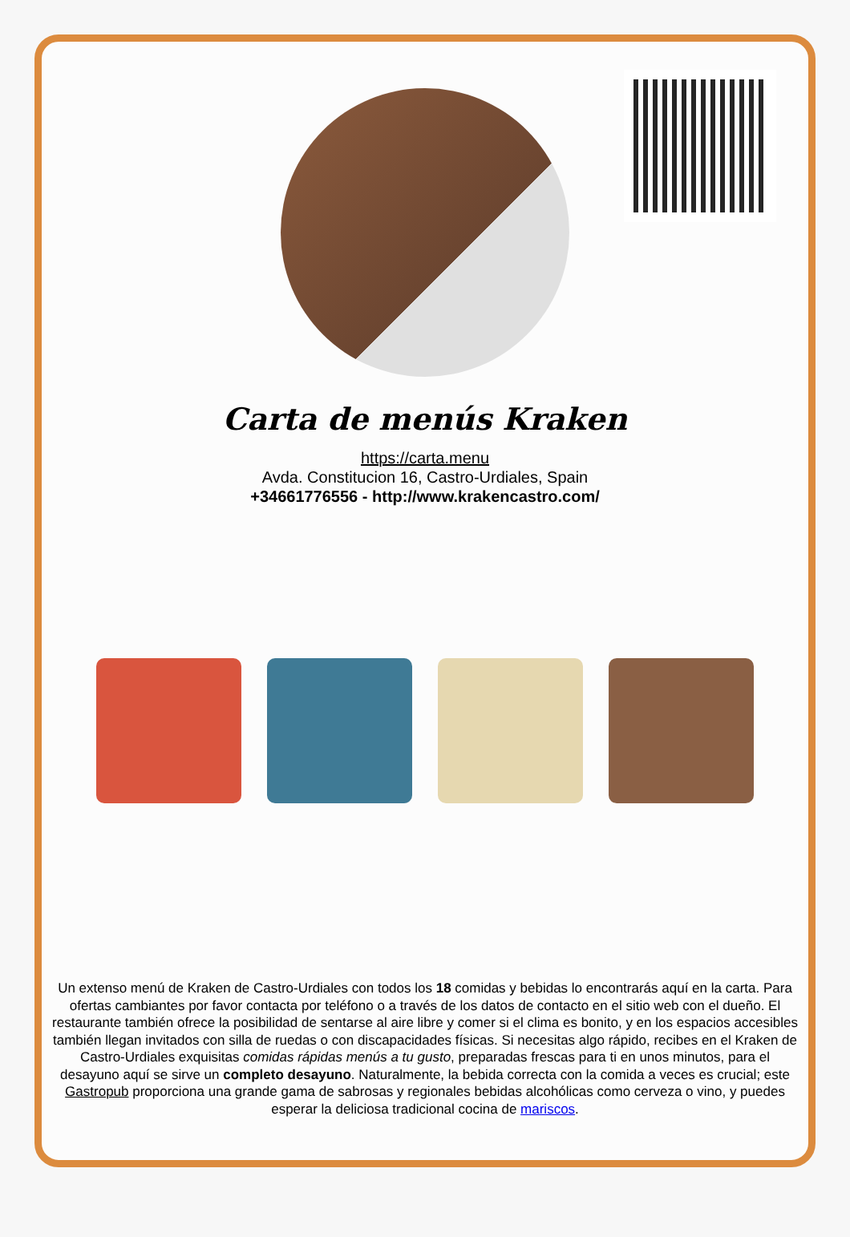Carta de menús Kraken
https://carta.menu
Avda. Constitucion 16, Castro-Urdiales, Spain
+34661776556 - http://www.krakencastro.com/
Un extenso menú de Kraken de Castro-Urdiales con todos los 18 comidas y bebidas lo encontrarás aquí en la carta. Para ofertas cambiantes por favor contacta por teléfono o a través de los datos de contacto en el sitio web con el dueño. El restaurante también ofrece la posibilidad de sentarse al aire libre y comer si el clima es bonito, y en los espacios accesibles también llegan invitados con silla de ruedas o con discapacidades físicas. Si necesitas algo rápido, recibes en el Kraken de Castro-Urdiales exquisitas comidas rápidas menús a tu gusto, preparadas frescas para ti en unos minutos, para el desayuno aquí se sirve un completo desayuno. Naturalmente, la bebida correcta con la comida a veces es crucial; este Gastropub proporciona una grande gama de sabrosas y regionales bebidas alcohólicas como cerveza o vino, y puedes esperar la deliciosa tradicional cocina de mariscos.